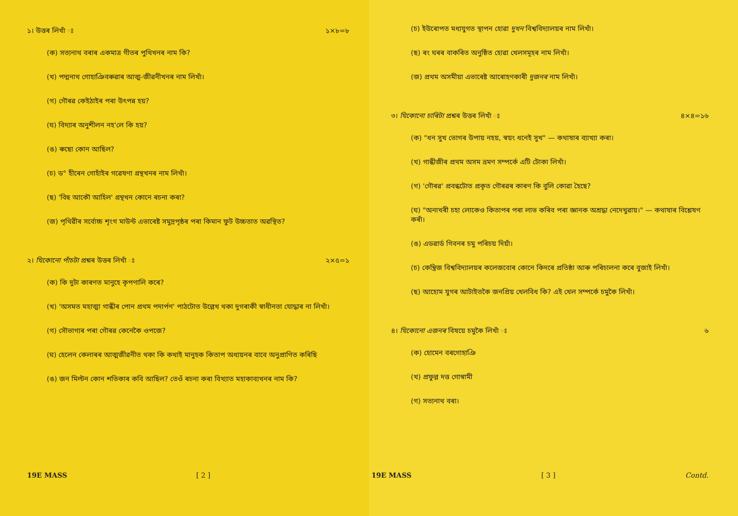১। উত্তৰ লিখাঁ ঃ ১×৮=৮
(ক) সত্যনাথ বৰাৰ একমাত্ৰ গীতৰ পুথিখনৰ নাম কি?
(খ) পদ্মনাথ গোহাঞিবৰুৱাৰ আত্ম-জীৱনীখনৰ নাম লিখাঁ।
(গ) গৌৰৱ কেইঠাইৰ পৰা উৎপন্ন হয়?
(ঘ) বিদ্যাৰ অনুশীলন নহ'লে কি হয়?
(ঙ) ৰুছো কোন আছিল?
(চ) ড° হীৰেন গোহাঁইৰ গৱেষণা গ্ৰন্থখনৰ নাম লিখাঁ।
(ছ) 'বিহু আকৌ আহিল' গ্ৰন্থখন কোনে ৰচনা কৰা?
(জ) পৃথিৱীৰ সৰ্বোচ্চ শৃংগ মাউন্ট এভাৰেষ্ট সমুদ্ৰপৃষ্ঠৰ পৰা কিমান ফুট উচ্চতাত অৱস্থিত?
২। যিকোনো পাঁচটা প্ৰশ্নৰ উত্তৰ লিখাঁ ঃ ২×৫=১
(ক) কি দুটা কাৰণত মানুহে কৃপণালি কৰে?
(খ) 'অসমত মহাত্মা গান্ধীৰ পোন প্ৰথম পদাৰ্পণ' পাঠটোত উল্লেখ থকা দুগৰাকী স্বাধীনতা যোদ্ধাৰ না লিখাঁ।
(গ) সৌভাগ্যৰ পৰা গৌৰৱ কেনেকৈ ওপজে?
(ঘ) হেলেন কেলাৰৰ আত্মজীৱনীত থকা কি কথাই মানুহক কিতাপ অধ্যয়নৰ বাবে অনুপ্ৰাণিত কৰিছি
(ঙ) জন মিল্টন কোন শতিকাৰ কবি আছিল? তেওঁ ৰচনা কৰা বিখ্যাত মহাকাব্যখনৰ নাম কি?
19E MASS [ 2 ]
(চ) ইউৰোপত মধ্যযুগত স্থাপন হোৱা দুখন বিশ্ববিদ্যালয়ৰ নাম লিখাঁ।
(ছ) ৰং ঘৰৰ বাকৰিত অনুষ্ঠিত হোৱা খেলসমূহৰ নাম লিখাঁ।
(জ) প্ৰথম অসমীয়া এভাৰেষ্ট আৰোহণকাৰী দুজনৰ নাম লিখাঁ।
৩। যিকোনো চাৰিটা প্ৰশ্নৰ উত্তৰ লিখাঁ ঃ ৪×৪=১৬
(ক) "ধন সুখ ভোগৰ উপায় নহয়, স্বয়ং ধনেই সুখ" — কথাষাৰ ব্যাখ্যা কৰা।
(খ) গান্ধীজীৰ প্ৰথম অসম ভ্ৰমণ সম্পৰ্কে এটি টোকা লিখাঁ।
(গ) 'গৌৰৱ' প্ৰবন্ধটোত প্ৰকৃত গৌৰৱৰ কাৰণ কি বুলি কোৱা হৈছে?
(ঘ) "অনাখৰী চহা লোকেও কিতাপৰ পৰা লাভ কৰিব পৰা জ্ঞানক অশ্ৰদ্ধা নেদেখুৱায়।" — কথাষাৰ বিশ্লেষণ কৰাঁ।
(ঙ) এডৱাৰ্ড গিবনৰ চমু পৰিচয় দিয়াঁ।
(চ) কেম্ব্ৰিজ বিশ্ববিদ্যালয়ৰ কলেজবোৰ কোনে কিদৰে প্ৰতিষ্ঠা আৰু পৰিচালনা কৰে বুজাই লিখাঁ।
(ছ) আহোম যুগৰ আটাইতকৈ জনপ্ৰিয় খেলবিধ কি? এই খেল সম্পৰ্কে চমুকৈ লিখাঁ।
৪। যিকোনো এজনৰ বিষয়ে চমুকৈ লিখাঁ ঃ ৬
(ক) হোমেন বৰগোহাঞি
(খ) প্ৰফুল্ল দত্ত গোস্বামী
(গ) সত্যনাথ বৰা।
19E MASS [ 3 ] Contd.